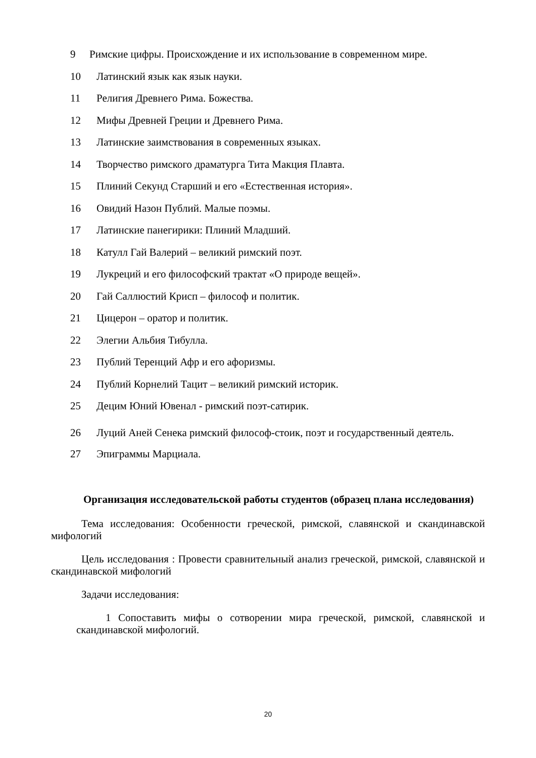9 Римские цифры. Происхождение и их использование в современном мире.
10 Латинский язык как язык науки.
11 Религия Древнего Рима. Божества.
12 Мифы Древней Греции и Древнего Рима.
13 Латинские заимствования в современных языках.
14 Творчество римского драматурга Тита Макция Плавта.
15 Плиний Секунд Старший и его «Естественная история».
16 Овидий Назон Публий. Малые поэмы.
17 Латинские панегирики: Плиний Младший.
18 Катулл Гай Валерий – великий римский поэт.
19 Лукреций и его философский трактат «О природе вещей».
20 Гай Саллюстий Крисп – философ и политик.
21 Цицерон – оратор и политик.
22 Элегии Альбия Тибулла.
23 Публий Теренций Афр и его афоризмы.
24 Публий Корнелий Тацит – великий римский историк.
25 Децим Юний Ювенал - римский поэт-сатирик.
26 Луций Аней Сенека римский философ-стоик, поэт и государственный деятель.
27 Эпиграммы Марциала.
Организация исследовательской работы студентов (образец плана исследования)
Тема исследования: Особенности греческой, римской, славянской и скандинавской мифологий
Цель исследования : Провести сравнительный анализ греческой, римской, славянской и скандинавской мифологий
Задачи исследования:
1 Сопоставить мифы о сотворении мира греческой, римской, славянской и скандинавской мифологий.
20